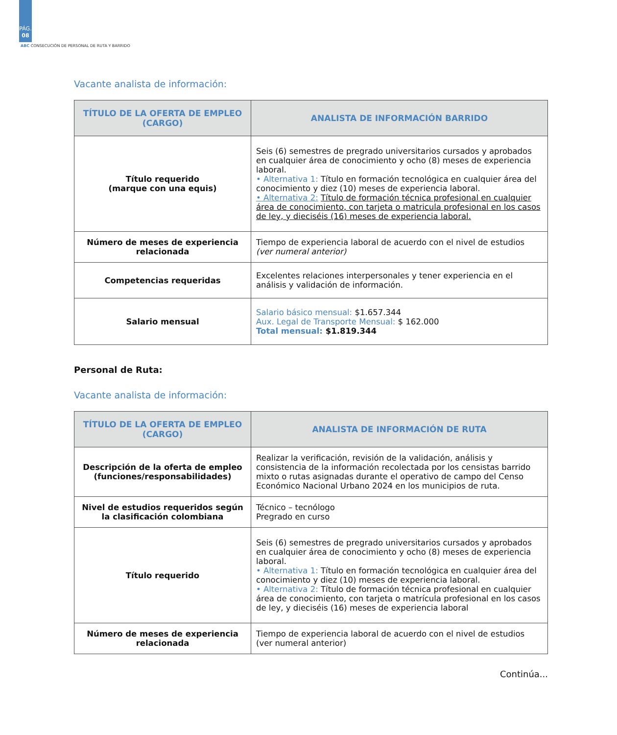PÁG.
08
ABC CONSECUCIÓN DE PERSONAL DE RUTA Y BARRIDO
Vacante analista de información:
| TÍTULO DE LA OFERTA DE EMPLEO (CARGO) | ANALISTA DE INFORMACIÓN BARRIDO |
| --- | --- |
| Título requerido (marque con una equis) | Seis (6) semestres de pregrado universitarios cursados y aprobados en cualquier área de conocimiento y ocho (8) meses de experiencia laboral. • Alternativa 1: Título en formación tecnológica en cualquier área del conocimiento y diez (10) meses de experiencia laboral. • Alternativa 2: Título de formación técnica profesional en cualquier área de conocimiento, con tarjeta o matricula profesional en los casos de ley, y dieciséis (16) meses de experiencia laboral. |
| Número de meses de experiencia relacionada | Tiempo de experiencia laboral de acuerdo con el nivel de estudios (ver numeral anterior) |
| Competencias requeridas | Excelentes relaciones interpersonales y tener experiencia en el análisis y validación de información. |
| Salario mensual | Salario básico mensual: $1.657.344 Aux. Legal de Transporte Mensual: $ 162.000 Total mensual: $1.819.344 |
Personal de Ruta:
Vacante analista de información:
| TÍTULO DE LA OFERTA DE EMPLEO (CARGO) | ANALISTA DE INFORMACIÓN DE RUTA |
| --- | --- |
| Descripción de la oferta de empleo (funciones/responsabilidades) | Realizar la verificación, revisión de la validación, análisis y consistencia de la información recolectada por los censistas barrido mixto o rutas asignadas durante el operativo de campo del Censo Económico Nacional Urbano 2024 en los municipios de ruta. |
| Nivel de estudios requeridos según la clasificación colombiana | Técnico – tecnólogo Pregrado en curso |
| Título requerido | Seis (6) semestres de pregrado universitarios cursados y aprobados en cualquier área de conocimiento y ocho (8) meses de experiencia laboral. • Alternativa 1: Título en formación tecnológica en cualquier área del conocimiento y diez (10) meses de experiencia laboral. • Alternativa 2: Título de formación técnica profesional en cualquier área de conocimiento, con tarjeta o matrícula profesional en los casos de ley, y dieciséis (16) meses de experiencia laboral |
| Número de meses de experiencia relacionada | Tiempo de experiencia laboral de acuerdo con el nivel de estudios (ver numeral anterior) |
Continúa...